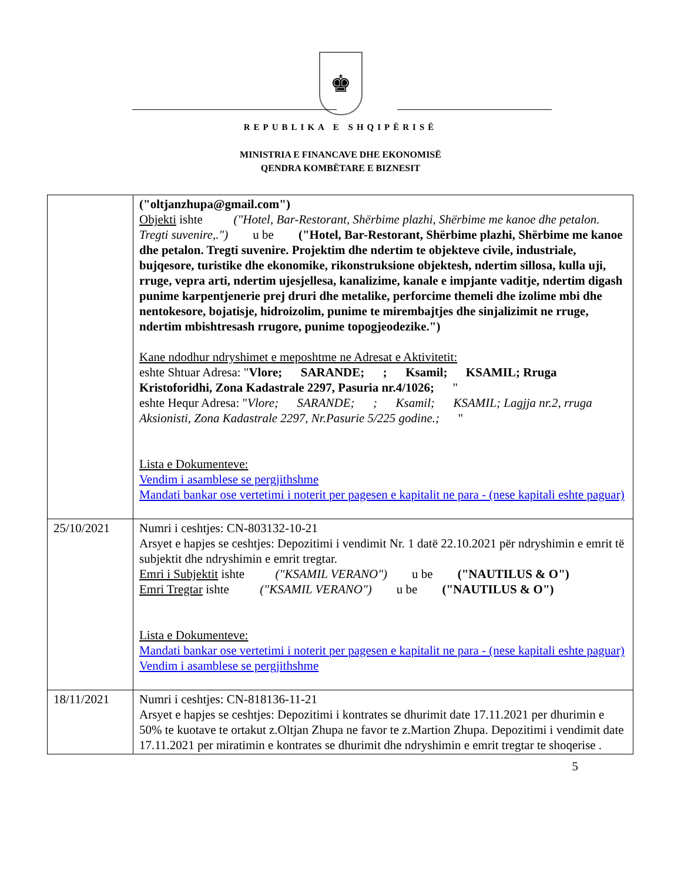♚
REPUBLIKA E SHQIPËRISË
MINISTRIA E FINANCAVE DHE EKONOMISË
QENDRA KOMBËTARE E BIZNESIT
| | ("oltjanzhupa@gmail.com") Objekti ishte ("Hotel, Bar-Restorant, Shërbime plazhi, Shërbime me kanoe dhe petalon. Tregti suvenire,.") u be ("Hotel, Bar-Restorant, Shërbime plazhi, Shërbime me kanoe dhe petalon. Tregti suvenire. Projektim dhe ndertim te objekteve civile, industriale, bujqesore, turistike dhe ekonomike, rikonstruksione objektesh, ndertim sillosa, kulla uji, rruge, vepra arti, ndertim ujesjellesa, kanalizime, kanale e impjante vaditje, ndertim digash punime karpentjenerie prej druri dhe metalike, perforcime themeli dhe izolime mbi dhe nentokesore, bojatisje, hidroizolim, punime te mirembajtjes dhe sinjalizimit ne rruge, ndertim mbishtresash rrugore, punime topogjeodezike.") Kane ndodhur ndryshimet e meposhtme ne Adresat e Aktivitetit: eshte Shtuar Adresa: " Vlore; SARANDE; ; Ksamil; KSAMIL; Rruga Kristoforidhi, Zona Kadastrale 2297, Pasuria nr.4/1026; " eshte Hequr Adresa: " Vlore; SARANDE; ; Ksamil; KSAMIL; Lagjja nr.2, rruga Aksionisti, Zona Kadastrale 2297, Nr.Pasurie 5/225 godine.; " Lista e Dokumenteve: Vendim i asamblese se pergjithshme Mandati bankar ose vertetimi i noterit per pagesen e kapitalit ne para - (nese kapitali eshte paguar) |
| 25/10/2021 | Numri i ceshtjes: CN-803132-10-21 Arsyet e hapjes se ceshtjes: Depozitimi i vendimit Nr. 1 datë 22.10.2021 për ndryshimin e emrit të subjektit dhe ndryshimin e emrit tregtar. Emri i Subjektit ishte ("KSAMIL VERANO") u be ("NAUTILUS & O") Emri Tregtar ishte ("KSAMIL VERANO") u be ("NAUTILUS & O") Lista e Dokumenteve: Mandati bankar ose vertetimi i noterit per pagesen e kapitalit ne para - (nese kapitali eshte paguar) Vendim i asamblese se pergjithshme |
| 18/11/2021 | Numri i ceshtjes: CN-818136-11-21 Arsyet e hapjes se ceshtjes: Depozitimi i kontrates se dhurimit date 17.11.2021 per dhurimin e 50% te kuotave te ortakut z.Oltjan Zhupa ne favor te z.Martion Zhupa. Depozitimi i vendimit date 17.11.2021 per miratimin e kontrates se dhurimit dhe ndryshimin e emrit tregtar te shoqerise . |
5